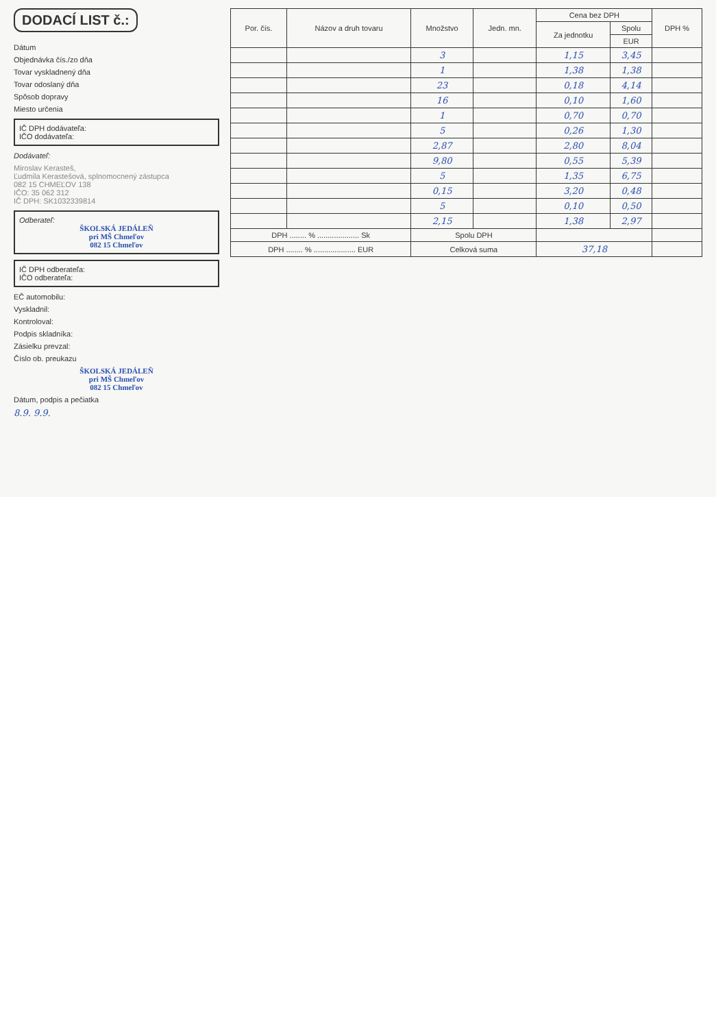DODACÍ LIST č.:
Dátum
Objednávka čís./zo dňa
Tovar vyskladnený dňa
Tovar odoslaný dňa
Spôsob dopravy
Miesto určenia
IČ DPH dodávateľa:
IČO dodávateľa:
Dodávateľ:
Miroslav Kerasteš,
Ľudmila Kerastešová, splnomocnený zástupca
082 15 CHMEĽOV 138
IČO: 35 062 312
IČ DPH: SK1032339814
Odberateľ:
ŠKOLSKÁ JEDÁLEŇ
pri MŠ Chmeľov
082 15 Chmeľov
IČ DPH odberateľa:
IČO odberateľa:
EČ automobilu:
Vyskladnil:
Kontroloval:
Podpis skladníka:
Zásielku prevzal:
Číslo ob. preukazu
ŠKOLSKÁ JEDÁLEŇ
pri MŠ Chmeľov
082 15 Chmeľov
Dátum, podpis a pečiatka
8.9. 9.9.
| Por. čís. | Názov a druh tovaru | Množstvo | Jedn. mn. | Cena bez DPH | | DPH % |
| --- | --- | --- | --- | --- | --- | --- |
| | | | | Za jednotku | Spolu | |
| | | | | | EUR | |
| | | 3 | | 1,15 | 3,45 | |
| | | 1 | | 1,38 | 1,38 | |
| | | 23 | | 0,18 | 4,14 | |
| | | 16 | | 0,10 | 1,60 | |
| | | 1 | | 0,70 | 0,70 | |
| | | 5 | | 0,26 | 1,30 | |
| | | 2,87 | | 2,80 | 8,04 | |
| | | 9,80 | | 0,55 | 5,39 | |
| | | 5 | | 1,35 | 6,75 | |
| | | 0,15 | | 3,20 | 0,48 | |
| | | 5 | | 0,10 | 0,50 | |
| | | 2,15 | | 1,38 | 2,97 | |
| DPH ........ % .................... Sk | | Spolu DPH | | | | |
| DPH ........ % .................... EUR | | Celková suma | | 37,18 | | |